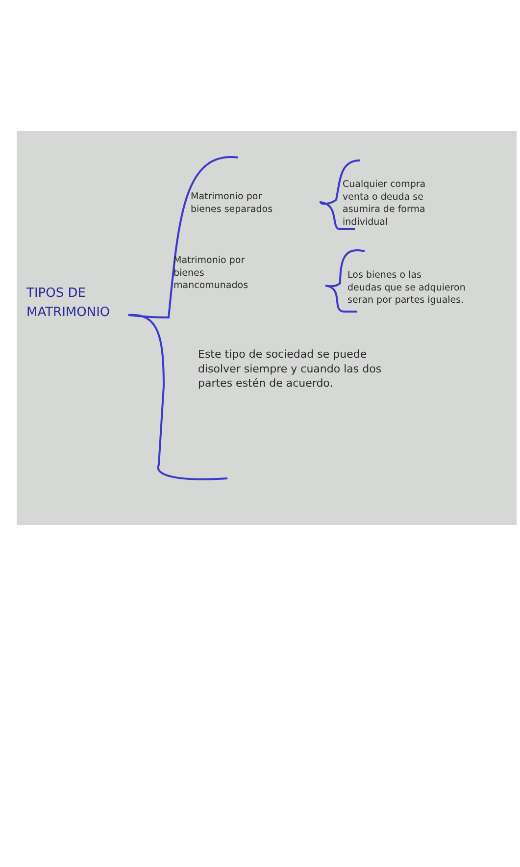TIPOS DE
MATRIMONIO
Matrimonio por
bienes separados
Cualquier compra
venta o deuda se
asumira de forma
individual
Matrimonio por
bienes
mancomunados
Los bienes o las
deudas que se adquieron
seran por partes iguales.
Este tipo de sociedad se puede
disolver siempre y cuando las dos
partes estén de acuerdo.